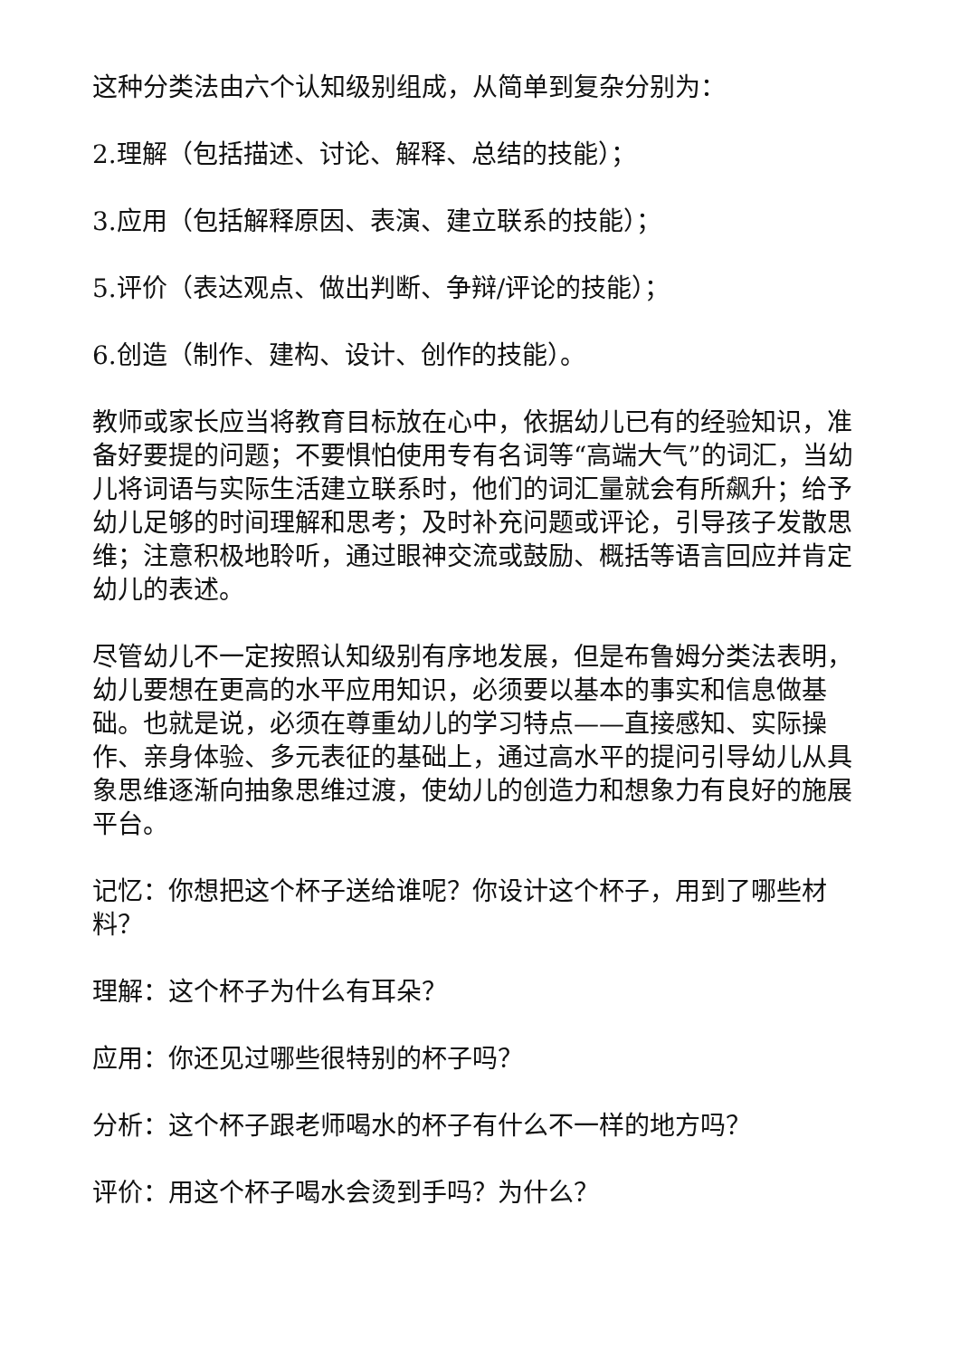这种分类法由六个认知级别组成，从简单到复杂分别为：
2.理解（包括描述、讨论、解释、总结的技能）；
3.应用（包括解释原因、表演、建立联系的技能）；
5.评价（表达观点、做出判断、争辩/评论的技能）；
6.创造（制作、建构、设计、创作的技能）。
教师或家长应当将教育目标放在心中，依据幼儿已有的经验知识，准备好要提的问题；不要惧怕使用专有名词等“高端大气”的词汇，当幼儿将词语与实际生活建立联系时，他们的词汇量就会有所飙升；给予幼儿足够的时间理解和思考；及时补充问题或评论，引导孩子发散思维；注意积极地聆听，通过眼神交流或鼓励、概括等语言回应并肯定幼儿的表述。
尽管幼儿不一定按照认知级别有序地发展，但是布鲁姆分类法表明，幼儿要想在更高的水平应用知识，必须要以基本的事实和信息做基础。也就是说，必须在尊重幼儿的学习特点——直接感知、实际操作、亲身体验、多元表征的基础上，通过高水平的提问引导幼儿从具象思维逐渐向抽象思维过渡，使幼儿的创造力和想象力有良好的施展平台。
记忆：你想把这个杯子送给谁呢？你设计这个杯子，用到了哪些材料？
理解：这个杯子为什么有耳朵？
应用：你还见过哪些很特别的杯子吗？
分析：这个杯子跟老师喝水的杯子有什么不一样的地方吗？
评价：用这个杯子喝水会烫到手吗？为什么？